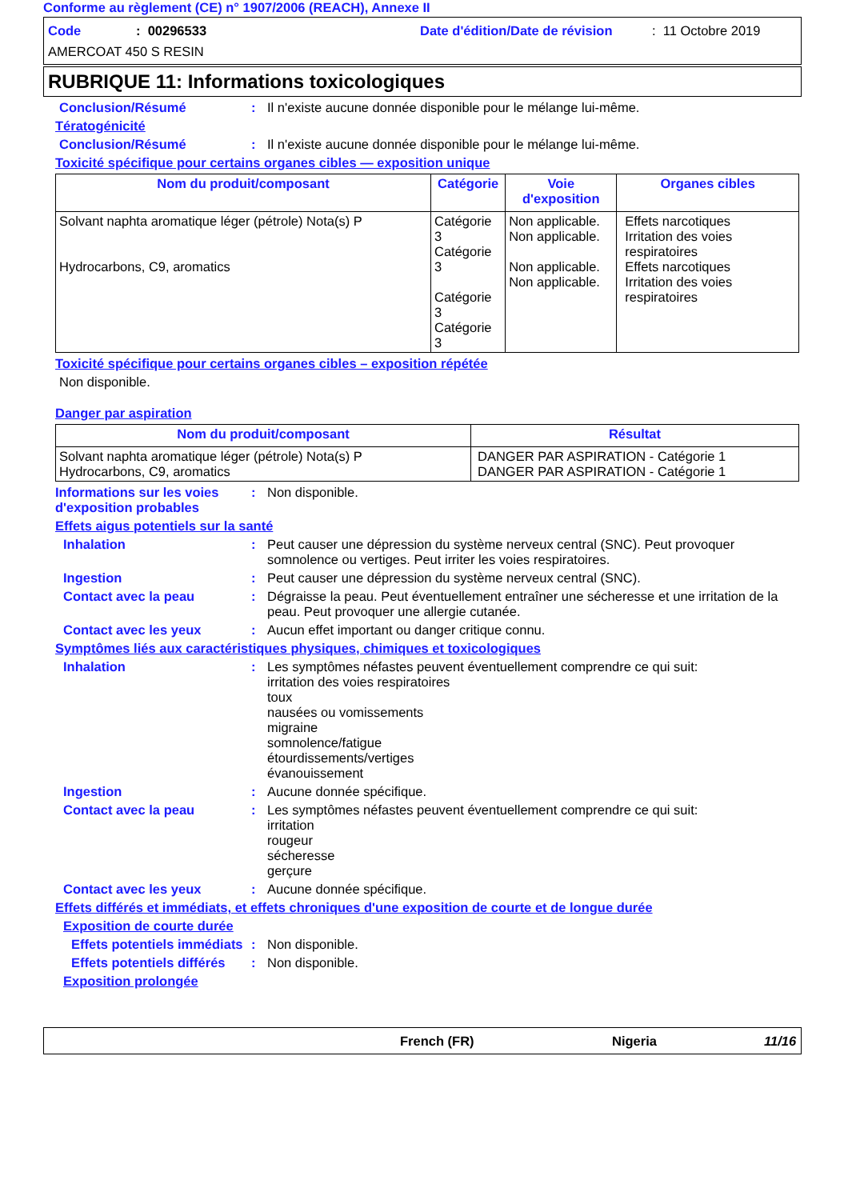Conforme au règlement (CE) n° 1907/2006 (REACH), Annexe II
Code: 00296533 Date d'édition/Date de révision: 11 Octobre 2019
AMERCOAT 450 S RESIN
RUBRIQUE 11: Informations toxicologiques
Conclusion/Résumé: Il n'existe aucune donnée disponible pour le mélange lui-même.
Tératogénicité
Conclusion/Résumé: Il n'existe aucune donnée disponible pour le mélange lui-même.
Toxicité spécifique pour certains organes cibles — exposition unique
| Nom du produit/composant | Catégorie | Voie d'exposition | Organes cibles |
| --- | --- | --- | --- |
| Solvant naphta aromatique léger (pétrole) Nota(s) P Hydrocarbons, C9, aromatics | Catégorie 3 Catégorie 3 Catégorie 3 Catégorie 3 | Non applicable. Non applicable. Non applicable. Non applicable. | Effets narcotiques Irritation des voies respiratoires Effets narcotiques Irritation des voies respiratoires |
Toxicité spécifique pour certains organes cibles – exposition répétée
Non disponible.
Danger par aspiration
| Nom du produit/composant | Résultat |
| --- | --- |
| Solvant naphta aromatique léger (pétrole) Nota(s) P Hydrocarbons, C9, aromatics | DANGER PAR ASPIRATION - Catégorie 1 DANGER PAR ASPIRATION - Catégorie 1 |
Informations sur les voies d'exposition probables: Non disponible.
Effets aigus potentiels sur la santé
Inhalation: Peut causer une dépression du système nerveux central (SNC). Peut provoquer somnolence ou vertiges. Peut irriter les voies respiratoires.
Ingestion: Peut causer une dépression du système nerveux central (SNC).
Contact avec la peau: Dégraisse la peau. Peut éventuellement entraîner une sécheresse et une irritation de la peau. Peut provoquer une allergie cutanée.
Contact avec les yeux: Aucun effet important ou danger critique connu.
Symptômes liés aux caractéristiques physiques, chimiques et toxicologiques
Inhalation: Les symptômes néfastes peuvent éventuellement comprendre ce qui suit:
irritation des voies respiratoires
toux
nausées ou vomissements
migraine
somnolence/fatigue
étourdissements/vertiges
évanouissement
Ingestion: Aucune donnée spécifique.
Contact avec la peau: Les symptômes néfastes peuvent éventuellement comprendre ce qui suit:
irritation
rougeur
sécheresse
gerçure
Contact avec les yeux: Aucune donnée spécifique.
Effets différés et immédiats, et effets chroniques d'une exposition de courte et de longue durée
Exposition de courte durée
Effets potentiels immédiats: Non disponible.
Effets potentiels différés: Non disponible.
Exposition prolongée
French (FR) Nigeria 11/16